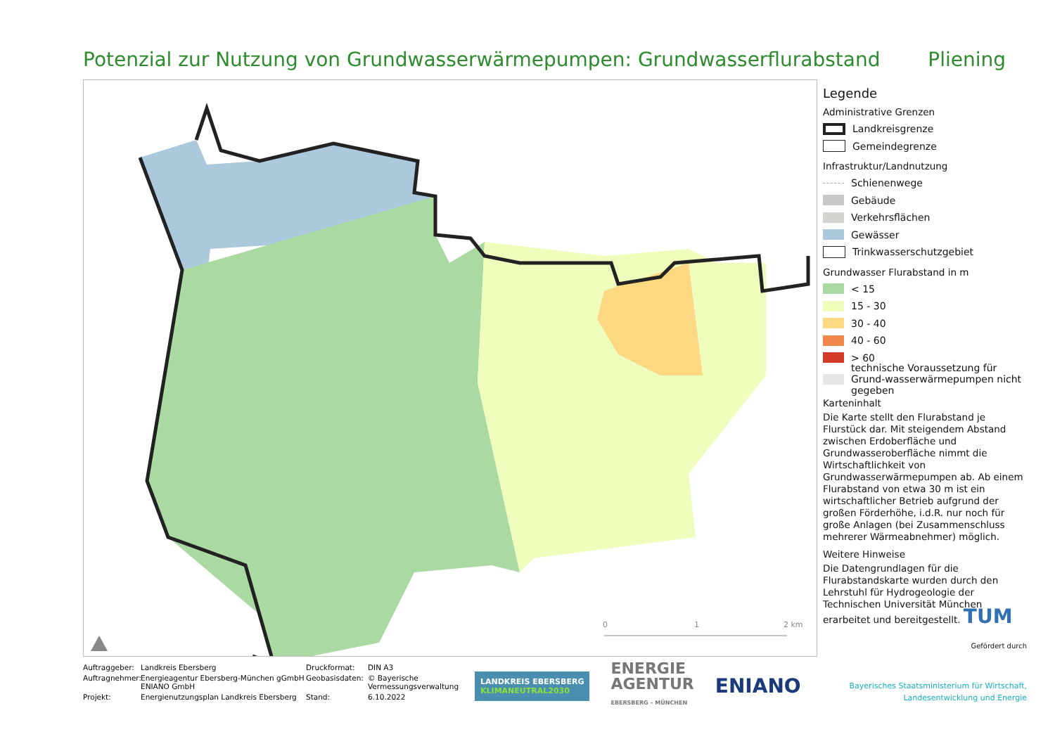Potenzial zur Nutzung von Grundwasserwärmepumpen: Grundwasserflurabstand Pliening
0
1
2 km
Legende
Administrative Grenzen
Landkreisgrenze
Gemeindegrenze
Infrastruktur/Landnutzung
Schienenwege
Gebäude
Verkehrsflächen
Gewässer
Trinkwasserschutzgebiet
Grundwasser Flurabstand in m
< 15
15 - 30
30 - 40
40 - 60
> 60
technische Voraussetzung für Grund-wasserwärmepumpen nicht gegeben
Karteninhalt
Die Karte stellt den Flurabstand je Flurstück dar. Mit steigendem Abstand zwischen Erdoberfläche und Grundwasseroberfläche nimmt die Wirtschaftlichkeit von Grundwasserwärmepumpen ab. Ab einem Flurabstand von etwa 30 m ist ein wirtschaftlicher Betrieb aufgrund der großen Förderhöhe, i.d.R. nur noch für große Anlagen (bei Zusammenschluss mehrerer Wärmeabnehmer) möglich.
Weitere Hinweise
Die Datengrundlagen für die Flurabstandskarte wurden durch den Lehrstuhl für Hydrogeologie der Technischen Universität München erarbeitet und bereitgestellt. TUM
Gefördert durch
Bayerisches Staatsministerium für Wirtschaft, Landesentwicklung und Energie
Auftraggeber: Landkreis Ebersberg Druckformat: DIN A3 Auftragnehmer: Energieagentur Ebersberg-München gGmbH
ENIANO GmbH Geobasisdaten: © Bayerische Vermessungsverwaltung Projekt: Energienutzungsplan Landkreis Ebersberg Stand: 6.10.2022
LANDKREIS EBERSBERG
KLIMANEUTRAL2030 ENERGIE
AGENTUR
EBERSBERG – MÜNCHEN ENIANO